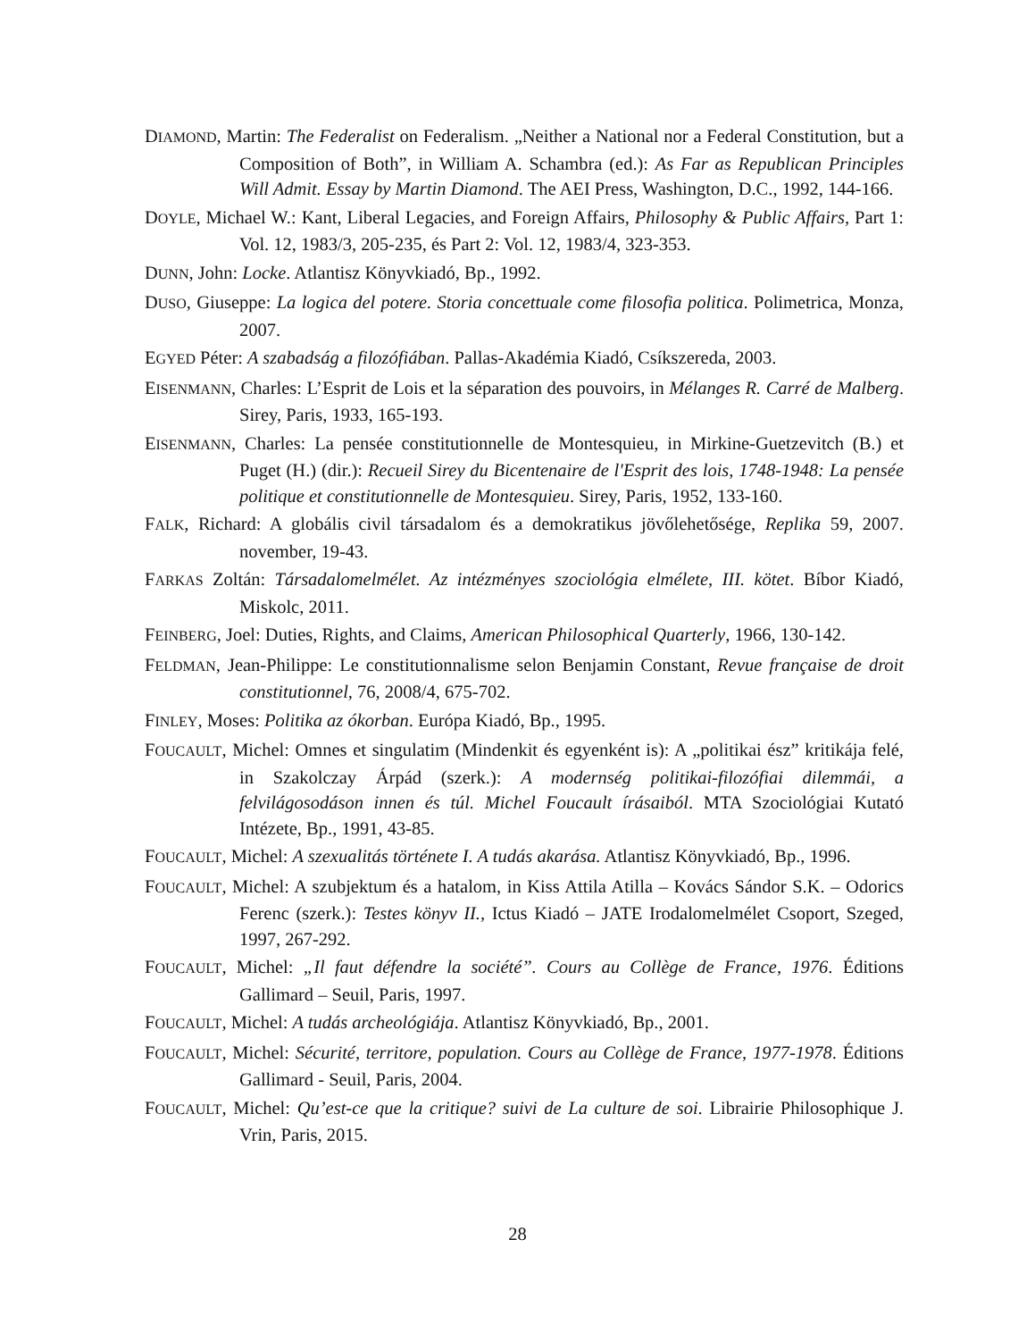DIAMOND, Martin: The Federalist on Federalism. „Neither a National nor a Federal Constitution, but a Composition of Both”, in William A. Schambra (ed.): As Far as Republican Principles Will Admit. Essay by Martin Diamond. The AEI Press, Washington, D.C., 1992, 144-166.
DOYLE, Michael W.: Kant, Liberal Legacies, and Foreign Affairs, Philosophy & Public Affairs, Part 1: Vol. 12, 1983/3, 205-235, és Part 2: Vol. 12, 1983/4, 323-353.
DUNN, John: Locke. Atlantisz Könyvkiadó, Bp., 1992.
DUSO, Giuseppe: La logica del potere. Storia concettuale come filosofia politica. Polimetrica, Monza, 2007.
EGYED Péter: A szabadság a filozófiában. Pallas-Akadémia Kiadó, Csíkszereda, 2003.
EISENMANN, Charles: L’Esprit de Lois et la séparation des pouvoirs, in Mélanges R. Carré de Malberg. Sirey, Paris, 1933, 165-193.
EISENMANN, Charles: La pensée constitutionnelle de Montesquieu, in Mirkine-Guetzevitch (B.) et Puget (H.) (dir.): Recueil Sirey du Bicentenaire de l'Esprit des lois, 1748-1948: La pensée politique et constitutionnelle de Montesquieu. Sirey, Paris, 1952, 133-160.
FALK, Richard: A globális civil társadalom és a demokratikus jövőlehetősége, Replika 59, 2007. november, 19-43.
FARKAS Zoltán: Társadalomelmélet. Az intézményes szociológia elmélete, III. kötet. Bíbor Kiadó, Miskolc, 2011.
FEINBERG, Joel: Duties, Rights, and Claims, American Philosophical Quarterly, 1966, 130-142.
FELDMAN, Jean-Philippe: Le constitutionnalisme selon Benjamin Constant, Revue française de droit constitutionnel, 76, 2008/4, 675-702.
FINLEY, Moses: Politika az ókorban. Európa Kiadó, Bp., 1995.
FOUCAULT, Michel: Omnes et singulatim (Mindenkit és egyenként is): A „politikai ész” kritikája felé, in Szakolczay Árpád (szerk.): A modernség politikai-filozófiai dilemmái, a felvilágosodáson innen és túl. Michel Foucault írásaiból. MTA Szociológiai Kutató Intézete, Bp., 1991, 43-85.
FOUCAULT, Michel: A szexualitás története I. A tudás akarása. Atlantisz Könyvkiadó, Bp., 1996.
FOUCAULT, Michel: A szubjektum és a hatalom, in Kiss Attila Atilla – Kovács Sándor S.K. – Odorics Ferenc (szerk.): Testes könyv II., Ictus Kiadó – JATE Irodalomelmélet Csoport, Szeged, 1997, 267-292.
FOUCAULT, Michel: „Il faut défendre la société”. Cours au Collège de France, 1976. Éditions Gallimard – Seuil, Paris, 1997.
FOUCAULT, Michel: A tudás archeológiája. Atlantisz Könyvkiadó, Bp., 2001.
FOUCAULT, Michel: Sécurité, territore, population. Cours au Collège de France, 1977-1978. Éditions Gallimard - Seuil, Paris, 2004.
FOUCAULT, Michel: Qu’est-ce que la critique? suivi de La culture de soi. Librairie Philosophique J. Vrin, Paris, 2015.
28